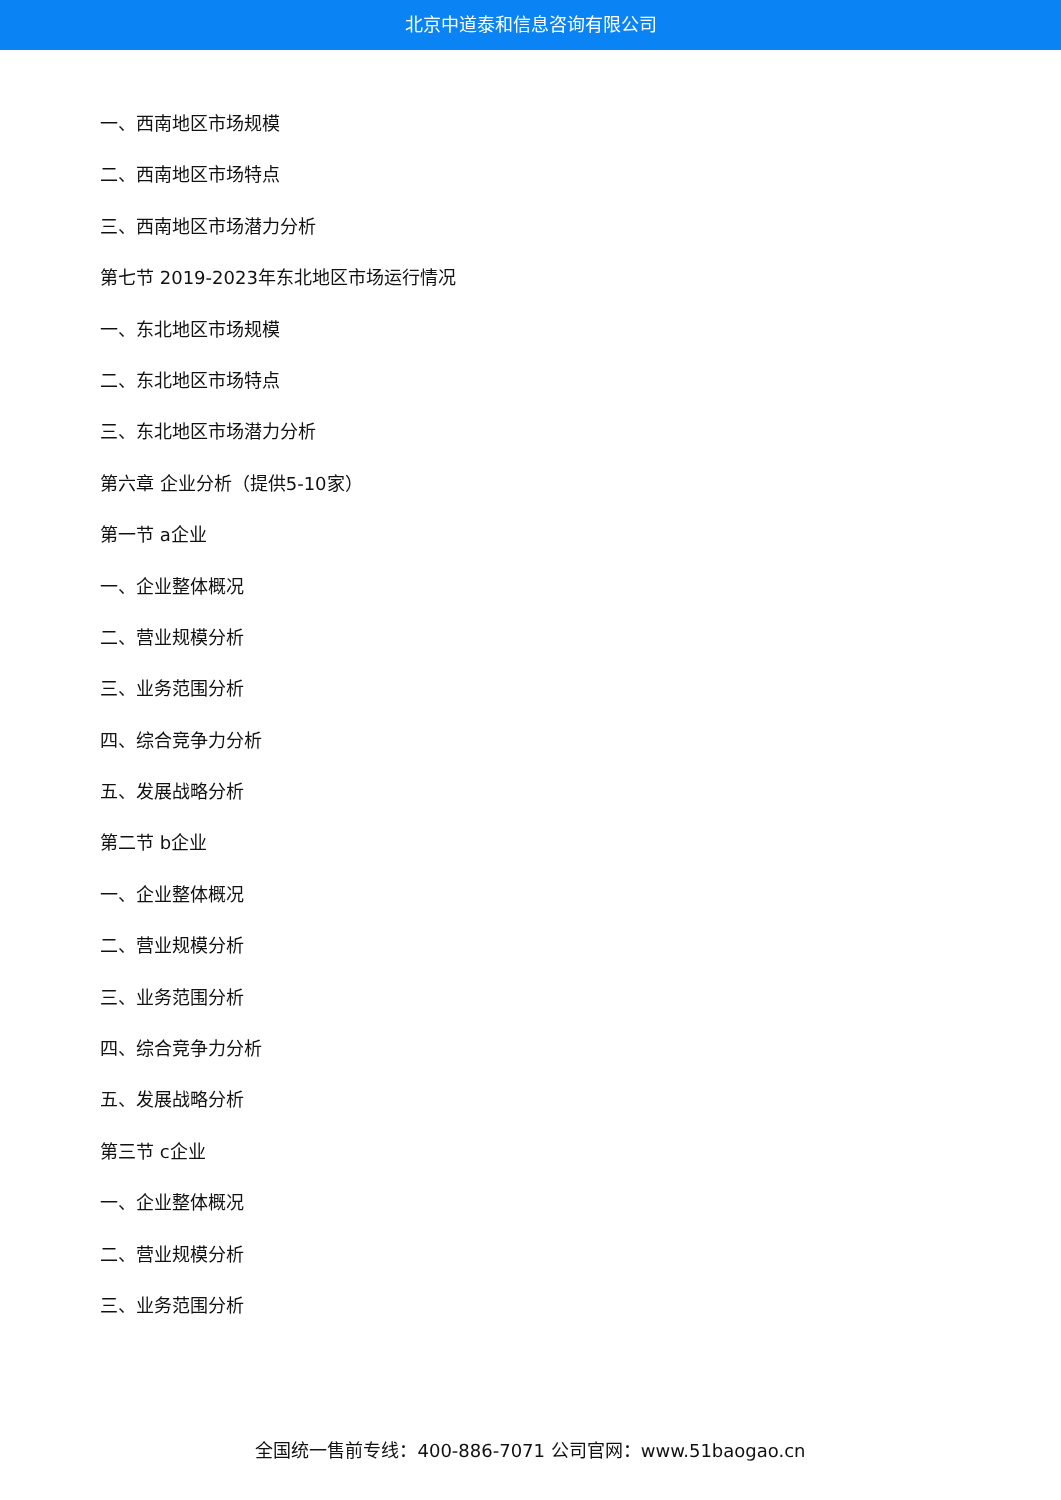北京中道泰和信息咨询有限公司
一、西南地区市场规模
二、西南地区市场特点
三、西南地区市场潜力分析
第七节 2019-2023年东北地区市场运行情况
一、东北地区市场规模
二、东北地区市场特点
三、东北地区市场潜力分析
第六章 企业分析（提供5-10家）
第一节 a企业
一、企业整体概况
二、营业规模分析
三、业务范围分析
四、综合竞争力分析
五、发展战略分析
第二节 b企业
一、企业整体概况
二、营业规模分析
三、业务范围分析
四、综合竞争力分析
五、发展战略分析
第三节 c企业
一、企业整体概况
二、营业规模分析
三、业务范围分析
全国统一售前专线：400-886-7071 公司官网：www.51baogao.cn